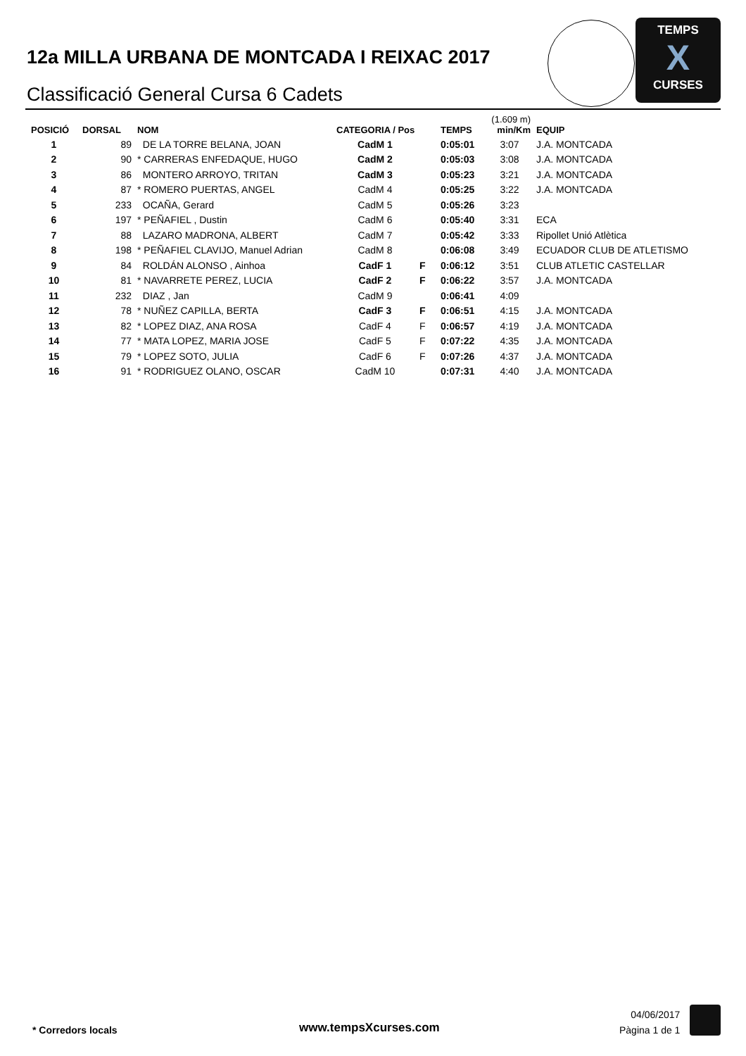TEMPS
X
CURSES
12a MILLA URBANA DE MONTCADA I REIXAC 2017
Classificació General Cursa 6 Cadets
| POSICIÓ | DORSAL | NOM | CATEGORIA / Pos | | TEMPS | (1.609 m) min/Km | EQUIP |
| --- | --- | --- | --- | --- | --- | --- | --- |
| 1 | 89 | DE LA TORRE BELANA, JOAN | CadM 1 | | 0:05:01 | 3:07 | J.A. MONTCADA |
| 2 | 90 | * CARRERAS ENFEDAQUE, HUGO | CadM 2 | | 0:05:03 | 3:08 | J.A. MONTCADA |
| 3 | 86 | MONTERO ARROYO, TRITAN | CadM 3 | | 0:05:23 | 3:21 | J.A. MONTCADA |
| 4 | 87 | * ROMERO PUERTAS, ANGEL | CadM 4 | | 0:05:25 | 3:22 | J.A. MONTCADA |
| 5 | 233 | OCAÑA, Gerard | CadM 5 | | 0:05:26 | 3:23 | |
| 6 | 197 | * PEÑAFIEL , Dustin | CadM 6 | | 0:05:40 | 3:31 | ECA |
| 7 | 88 | LAZARO MADRONA, ALBERT | CadM 7 | | 0:05:42 | 3:33 | Ripollet Unió Atlètica |
| 8 | 198 | * PEÑAFIEL CLAVIJO, Manuel Adrian | CadM 8 | | 0:06:08 | 3:49 | ECUADOR CLUB DE ATLETISMO |
| 9 | 84 | ROLDÁN ALONSO , Ainhoa | CadF 1 | F | 0:06:12 | 3:51 | CLUB ATLETIC CASTELLAR |
| 10 | 81 | * NAVARRETE PEREZ, LUCIA | CadF 2 | F | 0:06:22 | 3:57 | J.A. MONTCADA |
| 11 | 232 | DIAZ , Jan | CadM 9 | | 0:06:41 | 4:09 | |
| 12 | 78 | * NUÑEZ CAPILLA, BERTA | CadF 3 | F | 0:06:51 | 4:15 | J.A. MONTCADA |
| 13 | 82 | * LOPEZ DIAZ, ANA ROSA | CadF 4 | F | 0:06:57 | 4:19 | J.A. MONTCADA |
| 14 | 77 | * MATA LOPEZ, MARIA JOSE | CadF 5 | F | 0:07:22 | 4:35 | J.A. MONTCADA |
| 15 | 79 | * LOPEZ SOTO, JULIA | CadF 6 | F | 0:07:26 | 4:37 | J.A. MONTCADA |
| 16 | 91 | * RODRIGUEZ OLANO, OSCAR | CadM 10 | | 0:07:31 | 4:40 | J.A. MONTCADA |
* Corredors locals www.tempsXcurses.com
04/06/2017
Pàgina 1 de 1